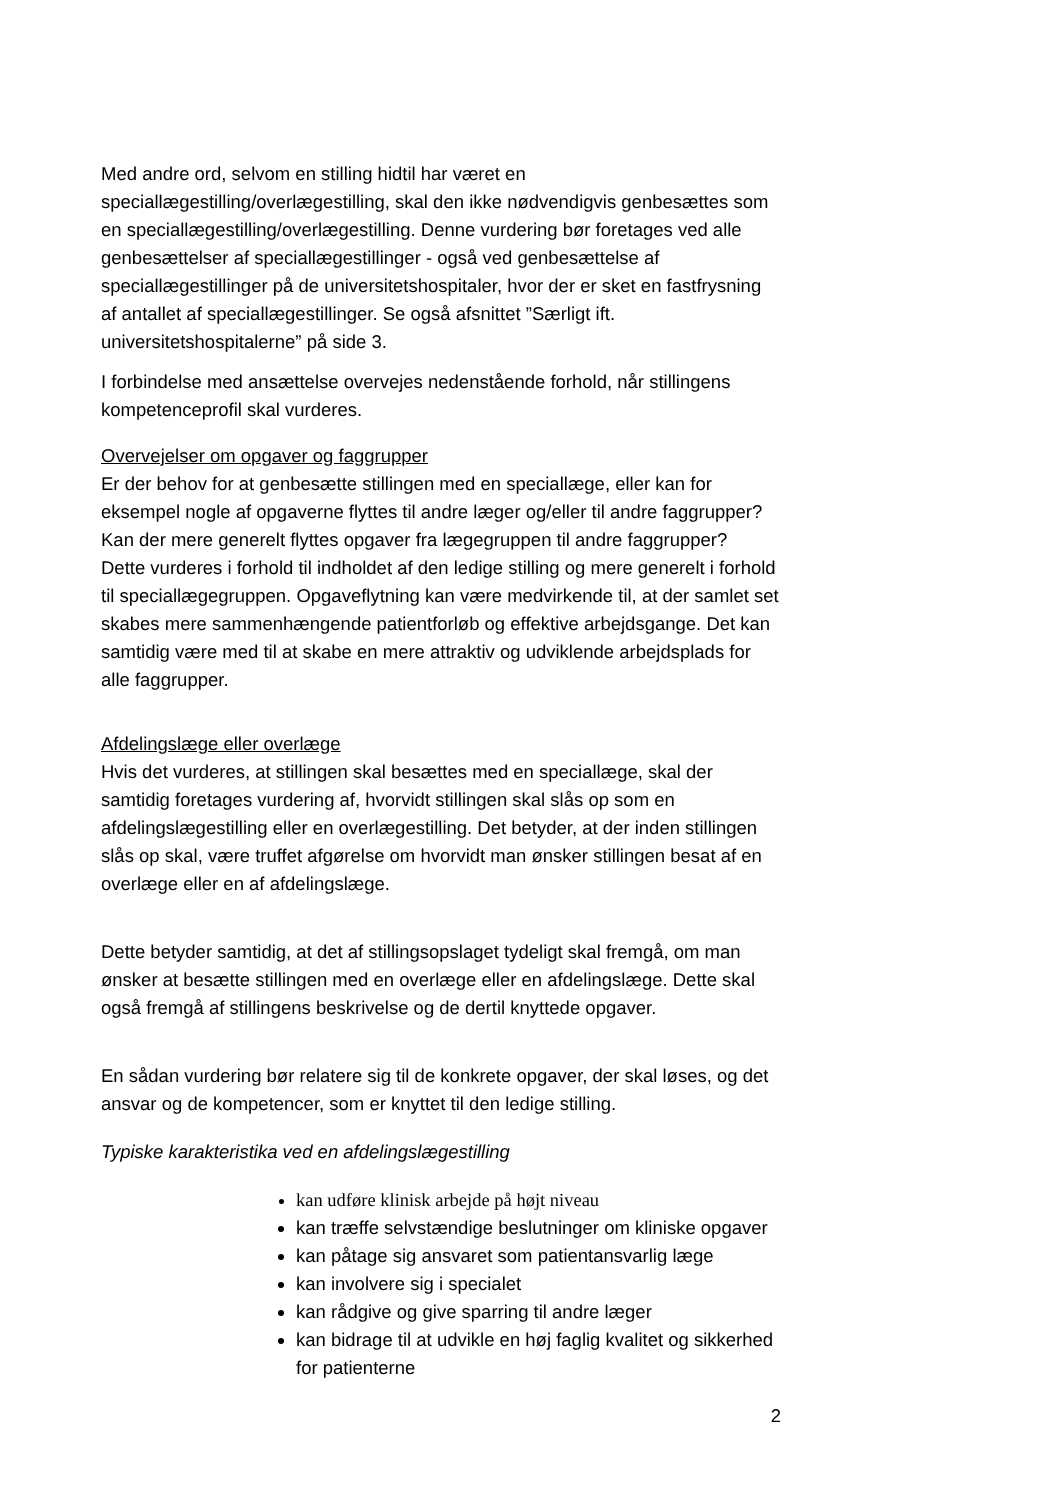Med andre ord, selvom en stilling hidtil har været en speciallægestilling/overlægestilling, skal den ikke nødvendigvis genbesættes som en speciallægestilling/overlægestilling. Denne vurdering bør foretages ved alle genbesættelser af speciallægestillinger - også ved genbesættelse af speciallægestillinger på de universitetshospitaler, hvor der er sket en fastfrysning af antallet af speciallægestillinger. Se også afsnittet ”Særligt ift. universitetshospitalerne” på side 3.
I forbindelse med ansættelse overvejes nedenstående forhold, når stillingens kompetenceprofil skal vurderes.
Overvejelser om opgaver og faggrupper
Er der behov for at genbesætte stillingen med en speciallæge, eller kan for eksempel nogle af opgaverne flyttes til andre læger og/eller til andre faggrupper? Kan der mere generelt flyttes opgaver fra lægegruppen til andre faggrupper?
Dette vurderes i forhold til indholdet af den ledige stilling og mere generelt i forhold til speciallægegruppen. Opgaveflytning kan være medvirkende til, at der samlet set skabes mere sammenhængende patientforløb og effektive arbejdsgange. Det kan samtidig være med til at skabe en mere attraktiv og udviklende arbejdsplads for alle faggrupper.
Afdelingslæge eller overlæge
Hvis det vurderes, at stillingen skal besættes med en speciallæge, skal der samtidig foretages vurdering af, hvorvidt stillingen skal slås op som en afdelingslægestilling eller en overlægestilling. Det betyder, at der inden stillingen slås op skal, være truffet afgørelse om hvorvidt man ønsker stillingen besat af en overlæge eller en af afdelingslæge.
Dette betyder samtidig, at det af stillingsopslaget tydeligt skal fremgå, om man ønsker at besætte stillingen med en overlæge eller en afdelingslæge. Dette skal også fremgå af stillingens beskrivelse og de dertil knyttede opgaver.
En sådan vurdering bør relatere sig til de konkrete opgaver, der skal løses, og det ansvar og de kompetencer, som er knyttet til den ledige stilling.
Typiske karakteristika ved en afdelingslægestilling
kan udføre klinisk arbejde på højt niveau
kan træffe selvstændige beslutninger om kliniske opgaver
kan påtage sig ansvaret som patientansvarlig læge
kan involvere sig i specialet
kan rådgive og give sparring til andre læger
kan bidrage til at udvikle en høj faglig kvalitet og sikkerhed for patienterne
2